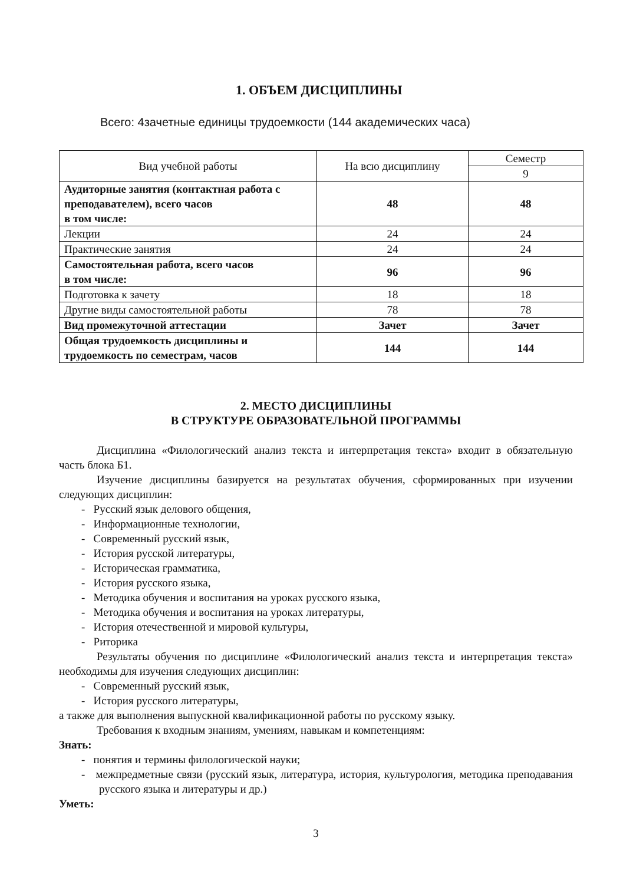1. ОБЪЕМ ДИСЦИПЛИНЫ
Всего: 4зачетные единицы трудоемкости (144 академических часа)
| Вид учебной работы | На всю дисциплину | Семестр |
| --- | --- | --- |
| | | 9 |
| Аудиторные занятия (контактная работа с преподавателем), всего часов в том числе: | 48 | 48 |
| Лекции | 24 | 24 |
| Практические занятия | 24 | 24 |
| Самостоятельная работа, всего часов в том числе: | 96 | 96 |
| Подготовка к зачету | 18 | 18 |
| Другие виды самостоятельной работы | 78 | 78 |
| Вид промежуточной аттестации | Зачет | Зачет |
| Общая трудоемкость дисциплины и трудоемкость по семестрам, часов | 144 | 144 |
2. МЕСТО ДИСЦИПЛИНЫ
В СТРУКТУРЕ ОБРАЗОВАТЕЛЬНОЙ ПРОГРАММЫ
Дисциплина «Филологический анализ текста и интерпретация текста» входит в обязательную часть блока Б1.
Изучение дисциплины базируется на результатах обучения, сформированных при изучении следующих дисциплин:
- Русский язык делового общения,
- Информационные технологии,
- Современный русский язык,
- История русской литературы,
- Историческая грамматика,
- История русского языка,
- Методика обучения и воспитания на уроках русского языка,
- Методика обучения и воспитания на уроках литературы,
- История отечественной и мировой культуры,
- Риторика
Результаты обучения по дисциплине «Филологический анализ текста и интерпретация текста» необходимы для изучения следующих дисциплин:
- Современный русский язык,
- История русского литературы,
а также для выполнения выпускной квалификационной работы по русскому языку.
Требования к входным знаниям, умениям, навыкам и компетенциям:
Знать:
- понятия и термины филологической науки;
- межпредметные связи (русский язык, литература, история, культурология, методика преподавания русского языка и литературы и др.)
Уметь:
3